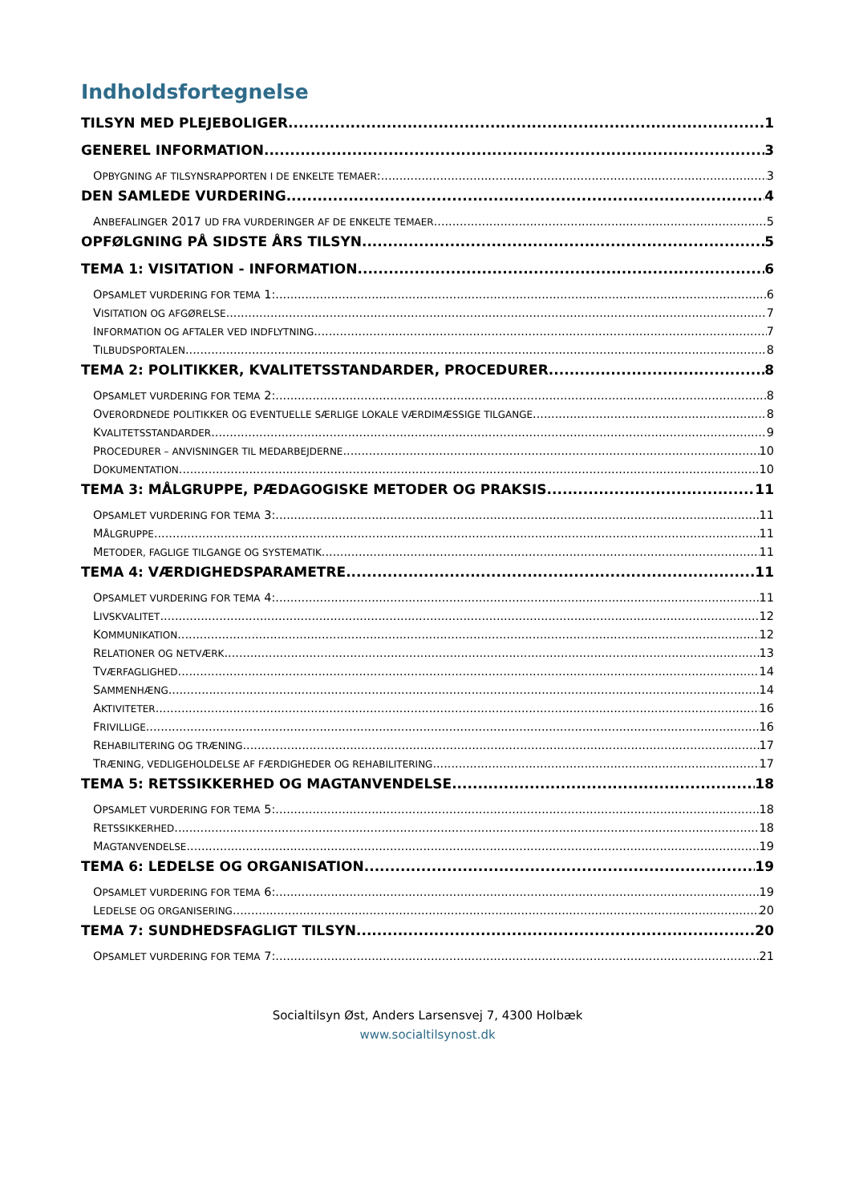Indholdsfortegnelse
TILSYN MED PLEJEBOLIGER 1
GENEREL INFORMATION 3
OPBYGNING AF TILSYNSRAPPORTEN I DE ENKELTE TEMAER: 3
DEN SAMLEDE VURDERING 4
ANBEFALINGER 2017 UD FRA VURDERINGER AF DE ENKELTE TEMAER 5
OPFØLGNING PÅ SIDSTE ÅRS TILSYN 5
TEMA 1: VISITATION - INFORMATION 6
OPSAMLET VURDERING FOR TEMA 1: 6
VISITATION OG AFGØRELSE 7
INFORMATION OG AFTALER VED INDFLYTNING 7
TILBUDSPORTALEN 8
TEMA 2: POLITIKKER, KVALITETSSTANDARDER, PROCEDURER 8
OPSAMLET VURDERING FOR TEMA 2: 8
OVERORDNEDE POLITIKKER OG EVENTUELLE SÆRLIGE LOKALE VÆRDIMÆSSIGE TILGANGE 8
KVALITETSSTANDARDER 9
PROCEDURER – ANVISNINGER TIL MEDARBEJDERNE 10
DOKUMENTATION 10
TEMA 3: MÅLGRUPPE, PÆDAGOGISKE METODER OG PRAKSIS 11
OPSAMLET VURDERING FOR TEMA 3: 11
MÅLGRUPPE 11
METODER, FAGLIGE TILGANGE OG SYSTEMATIK 11
TEMA 4: VÆRDIGHEDSPARAMETRE 11
OPSAMLET VURDERING FOR TEMA 4: 11
LIVSKVALITET 12
KOMMUNIKATION 12
RELATIONER OG NETVÆRK 13
TVÆRFAGLIGHED 14
SAMMENHÆNG 14
AKTIVITETER 16
FRIVILLIGE 16
REHABILITERING OG TRÆNING 17
TRÆNING, VEDLIGEHOLDELSE AF FÆRDIGHEDER OG REHABILITERING 17
TEMA 5: RETSSIKKERHED OG MAGTANVENDELSE 18
OPSAMLET VURDERING FOR TEMA 5: 18
RETSSIKKERHED 18
MAGTANVENDELSE 19
TEMA 6: LEDELSE OG ORGANISATION 19
OPSAMLET VURDERING FOR TEMA 6: 19
LEDELSE OG ORGANISERING 20
TEMA 7: SUNDHEDSFAGLIGT TILSYN 20
OPSAMLET VURDERING FOR TEMA 7: 21
Socialtilsyn Øst, Anders Larsensvej 7, 4300 Holbæk
www.socialtilsynost.dk